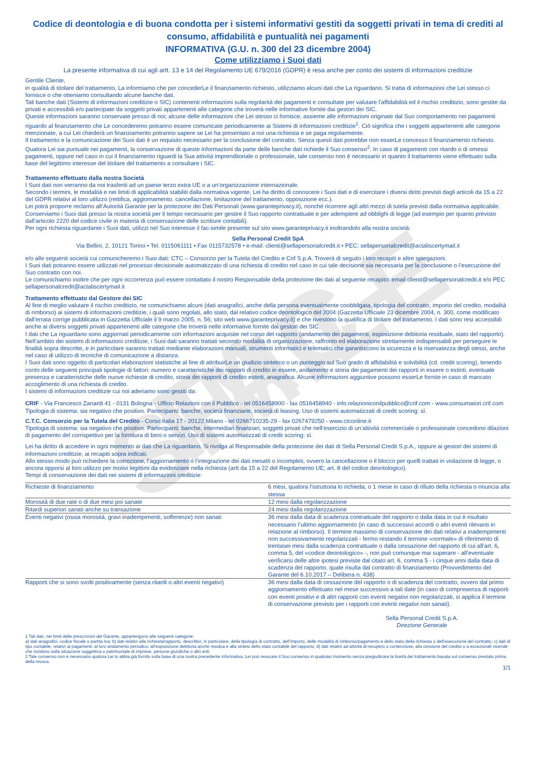FAC-SIMILE
Codice di deontologia e di buona condotta per i sistemi informativi gestiti da soggetti privati in tema di crediti al consumo, affidabilità e puntualità nei pagamenti
INFORMATIVA (G.U. n. 300 del 23 dicembre 2004)
Come utilizziamo i Suoi dati
La presente informativa di cui agli artt. 13 e 14 del Regolamento UE 679/2016 (GDPR) è resa anche per conto dei sistemi di informazioni creditizie
Gentile Cliente,
in qualità di titolare del trattamento, La informiamo che per concederLe il finanziamento richiesto, utilizziamo alcuni dati che La riguardano. Si tratta di informazioni che Lei stesso ci fornisce o che otteniamo consultando alcune banche dati.
Tali banche dati (Sistemi di informazioni creditizie o SIC) contenenti informazioni sulla regolarità dei pagamenti e consultate per valutare l’affidabilità ed il rischio creditizio, sono gestite da privati e accessibili e/o partecipate da soggetti privati appartenenti alle categorie che troverà nelle informative fornite dai gestori dei SIC.
Queste informazioni saranno conservate presso di noi; alcune delle informazioni che Lei stesso ci fornisce, assieme alle informazioni originate dal Suo comportamento nei pagamenti riguardo al finanziamento che Le concederemo potranno essere comunicate periodicamente ai Sistemi di informazioni creditizie<sup>1</sup>. Ciò significa che i soggetti appartenenti alle categorie menzionate, a cui Lei chiederà un finanziamento potranno sapere se Lei ha presentato a noi una richiesta e se paga regolarmente.
Il trattamento e la comunicazione dei Suoi dati è un requisito necessario per la conclusione del contratto. Senza questi dati potrebbe non esserLe concesso il finanziamento richiesto.
Qualora Lei sia puntuale nei pagamenti, la conservazione di queste informazioni da parte delle banche dati richiede il Suo consenso<sup>2</sup>. In caso di pagamenti con ritardo o di omessi pagamenti, oppure nel caso in cui il finanziamento riguardi la Sua attività imprenditoriale o professionale, tale consenso non è necessario in quanto il trattamento viene effettuato sulla base del legittimo interesse del titolare del trattamento a consultare i SIC.
Trattamento effettuato dalla nostra Società
I Suoi dati non verranno da noi trasferiti ad un paese terzo extra UE o a un’organizzazione internazionale.
Secondo i termini, le modalità e nei limiti di applicabilità stabiliti dalla normativa vigente, Lei ha diritto di conoscere i Suoi dati e di esercitare i diversi diritti previsti dagli articoli da 15 a 22 del GDPR relativi al loro utilizzo (rettifica, aggiornamento, cancellazione, limitazione del trattamento, opposizione ecc.).
Lei potrà proporre reclamo all’Autorità Garante per la protezione dei Dati Personali (www.garanteprivacy.it), nonché ricorrere agli altri mezzi di tutela previsti dalla normativa applicabile.
Conserviamo i Suoi dati presso la nostra società per il tempo necessario per gestire il Suo rapporto contrattuale e per adempiere ad obblighi di legge (ad esempio per quanto previsto dall’articolo 2220 del codice civile in materia di conservazione delle scritture contabili).
Per ogni richiesta riguardante i Suoi dati, utilizzi nel Suo interesse il fac-simile presente sul sito www.garanteprivacy.it inoltrandolo alla nostra società:
Sella Personal Credit SpA
Via Bellini, 2, 10121 Torino • Tel. 0115061111 • Fax 0115732578 • e-mail: clienti@sellapersonalcredit.it • PEC: sellapersonalcredit@actaliscertymail.it
e/o alle seguenti società cui comunicheremo i Suoi dati: CTC – Consorzio per la Tutela del Credito e Crif S.p.A. Troverà di seguito i loro recapiti e altre spiegazioni.
I Suoi dati potranno essere utilizzati nel processo decisionale automatizzato di una richiesta di credito nel caso in cui tale decisione sia necessaria per la conclusione o l’esecuzione del Suo contratto con noi.
Le comunichiamo inoltre che per ogni occorrenza può essere contattato il nostro Responsabile della protezione dei dati al seguente recapito: email clienti@sellapersonalcredit.it e/o PEC sellapersonalcredit@actaliscertymail.it
Trattamento effettuato dal Gestore dei SIC
Al fine di meglio valutare il rischio creditizio, ne comunichiamo alcuni (dati anagrafici, anche della persona eventualmente coobbligata, tipologia del contratto, importo del credito, modalità di rimborso) ai sistemi di informazioni creditizie, i quali sono regolati, allo stato, dal relativo codice deontologico del 2004 (Gazzetta Ufficiale 23 dicembre 2004, n. 300, come modificato dall’errata corrige pubblicata in Gazzetta Ufficiale il 9 marzo 2005, n. 56; sito web www.garanteprivacy.it) e che rivestono la qualifica di titolare del trattamento. I dati sono resi accessibili anche ai diversi soggetti privati appartenenti alle categorie che troverà nelle informative fornite dai gestori dei SIC.
I dati che La riguardano sono aggiornati periodicamente con informazioni acquisite nel corso del rapporto (andamento dei pagamenti, esposizione debitoria residuale, stato del rapporto).
Nell’ambito dei sistemi di informazioni creditizie, i Suoi dati saranno trattati secondo modalità di organizzazione, raffronto ed elaborazione strettamente indispensabili per perseguire le finalità sopra descritte, e in particolare saranno trattati mediante elaborazioni manuali, strumenti informatici e telematici che garantiscono la sicurezza e la riservatezza degli stessi, anche nel caso di utilizzo di tecniche di comunicazione a distanza.
I Suoi dati sono oggetto di particolari elaborazioni statistiche al fine di attribuirLe un giudizio sintetico o un punteggio sul Suo grado di affidabilità e solvibilità (cd. credit scoring), tenendo conto delle seguenti principali tipologie di fattori: numero e caratteristiche dei rapporti di credito in essere, andamento e storia dei pagamenti dei rapporti in essere o estinti, eventuale presenza e caratteristiche delle nuove richieste di credito, storia dei rapporti di credito estinti, anagrafica. Alcune informazioni aggiuntive possono esserLe fornite in caso di mancato accoglimento di una richiesta di credito.
I sistemi di informazioni creditizie cui noi aderiamo sono gestiti da:
CRIF - Via Francesco Zanardi 41 - 0131 Bologna - Ufficio Relazioni con il Pubblico - tel 0516458900 - fax 0516458940 - info.relazioniconilpubblico@crif.com - www.consumatori.crif.com
Tipologia di sistema: sia negativo che positivo. Partecipanti: banche, società finanziarie, società di leasing. Uso di sistemi automatizzati di credit scoring: sì.
C.T.C. Consorzio per la Tutela del Credito - Corso Italia 17 - 20122 Milano - tel 0266710235-29 - fax 0267479250 - www.ctconline.it
Tipologia di sistema: sia negativo che positivo. Partecipanti: banche, intermediari finanziari, soggetti privati che nell’esercizio di un’attività commerciale o professionale concedono dilazioni di pagamento del corrispettivo per la fornitura di beni o servizi. Uso di sistemi automatizzati di credit scoring: sì.
Lei ha diritto di accedere in ogni momento ai dati che La riguardano. Si rivolga al Responsabile della protezione dei dati di Sella Personal Credit S.p.A., oppure ai gestori dei sistemi di informazioni creditizie, ai recapiti sopra indicati.
Allo stesso modo può richiedere la correzione, l’aggiornamento o l’integrazione dei dati inesatti o incompleti, ovvero la cancellazione o il blocco per quelli trattati in violazione di legge, o ancora opporsi al loro utilizzo per motivi legittimi da evidenziare nella richiesta (artt da 15 a 22 del Regolamento UE; art. 8 del codice deontologico).
Tempi di conservazione dei dati nei sistemi di informazioni creditizie:
| Richieste di finanziamento | 6 mesi, qualora l’istruttoria lo richieda, o 1 mese in caso di rifiuto della richiesta o rinuncia alla stessa |
| Morosità di due rate o di due mesi poi sanate | 12 mesi dalla regolarizzazione |
| Ritardi superiori sanati anche su transazione | 24 mesi dalla regolarizzazione |
| Eventi negativi (ossia morosità, gravi inadempimenti, sofferenze) non sanati | 36 mesi dalla data di scadenza contrattuale del rapporto o dalla data in cui è risultato necessario l’ultimo aggiornamento (in caso di successivi accordi o altri eventi rilevanti in relazione al rimborso). Il termine massimo di conservazione dei dati relativi a inadempimenti non successivamente regolarizzati - fermo restando il termine «normale» di riferimento di trentasei mesi dalla scadenza contrattuale o dalla cessazione del rapporto di cui all’art. 6, comma 5, del «codice deontologico» -, non può comunque mai superare - all’eventuale verificarsi delle altre ipotesi previste dal citato art. 6, comma 5 - i cinque anni dalla data di scadenza del rapporto, quale risulta dal contratto di finanziamento (Provvedimento del Garante del 6.10.2017 – Delibera n. 438) |
| Rapporti che si sono svolti positivamente (senza ritardi o altri eventi negativi) | 36 mesi dalla data di cessazione del rapporto o di scadenza del contratto, ovvero dal primo aggiornamento effettuato nel mese successivo a tali date (in caso di compresenza di rapporti con eventi positivi e di altri rapporti con eventi negativi non regolarizzati, si applica il termine di conservazione previsto per i rapporti con eventi negativi non sanati). |
Sella Personal Credit S.p.A.
Direzione Generale
1 Tali dati, nei limiti delle prescrizioni del Garante, appartengono alle seguenti categorie:
a) dati anagrafici, codice fiscale o partita Iva; b) dati relativi alla richiesta/rapporto, descrittivi, in particolare, della tipologia di contratto, dell’importo, delle modalità di rimborso/pagamento e dello stato della richiesta o dell’esecuzione del contratto; c) dati di tipo contabile, relativi ai pagamenti, al loro andamento periodico, all’esposizione debitoria anche residua e alla sintesi dello stato contabile del rapporto; d) dati relativi ad attività di recupero o contenziose, alla cessione del credito o a eccezionali vicende che incidono sulla situazione soggettiva o patrimoniale di imprese, persone giuridiche o altri enti.
2 Tale consenso non è necessario qualora Lei lo abbia già fornito sulla base di una nostra precedente informativa. Lei può revocare il Suo consenso in qualsiasi momento senza pregiudicare la liceità del trattamento basata sul consenso prestato prima della revoca.
1/1